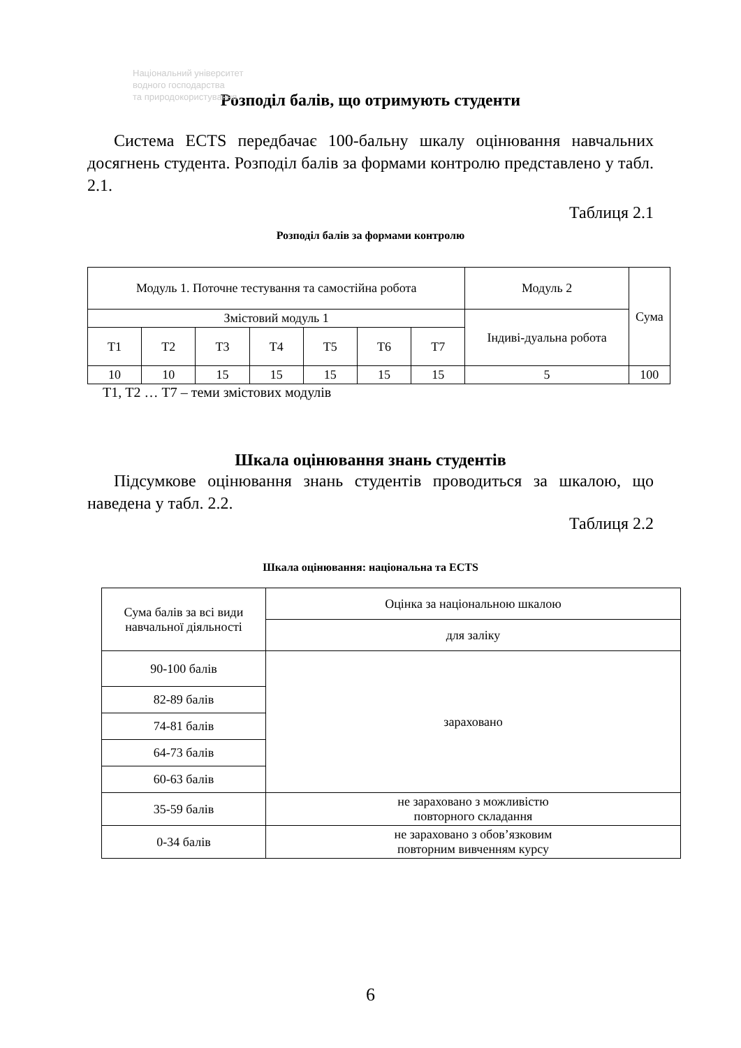Національний університет
водного господарства
та природокористування
Розподіл балів, що отримують студенти
Система ECTS передбачає 100-бальну шкалу оцінювання навчальних досягнень студента. Розподіл балів за формами контролю представлено у табл. 2.1.
Таблиця 2.1
Розподіл балів за формами контролю
| Модуль 1. Поточне тестування та самостійна робота | | | | | | | Модуль 2 | Сума |
| Змістовий модуль 1 | | | | | | | Індиві-дуальна робота | |
| Т1 | Т2 | Т3 | Т4 | Т5 | Т6 | Т7 | | |
| 10 | 10 | 15 | 15 | 15 | 15 | 15 | 5 | 100 |
Т1, Т2 … Т7 – теми змістових модулів
Шкала оцінювання знань студентів
Підсумкове оцінювання знань студентів проводиться за шкалою, що наведена у табл. 2.2.
Таблиця 2.2
Шкала оцінювання: національна та ECTS
| Сума балів за всі види навчальної діяльності | Оцінка за національною шкалою |
| | для заліку |
| 90-100 балів | зараховано |
| 82-89 балів | |
| 74-81 балів | |
| 64-73 балів | |
| 60-63 балів | |
| 35-59 балів | не зараховано з можливістю повторного складання |
| 0-34 балів | не зараховано з обов’язковим повторним вивченням курсу |
6